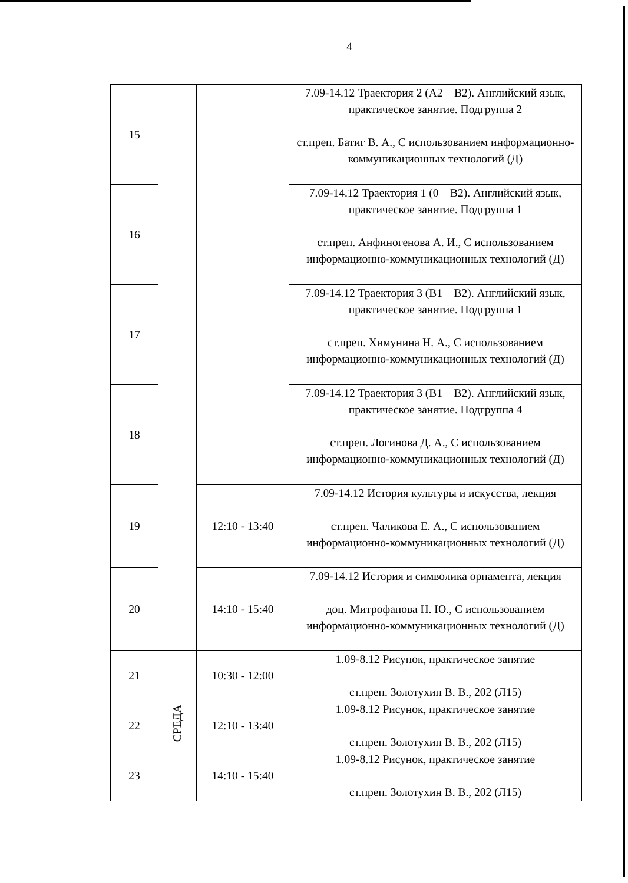4
| 15 | | | 7.09-14.12 Траектория 2 (А2 – В2). Английский язык, практическое занятие. Подгруппа 2 ст.преп. Батиг В. А., С использованием информационно-коммуникационных технологий (Д) |
| 16 | | | 7.09-14.12 Траектория 1 (0 – В2). Английский язык, практическое занятие. Подгруппа 1 ст.преп. Анфиногенова А. И., С использованием информационно-коммуникационных технологий (Д) |
| 17 | | | 7.09-14.12 Траектория 3 (В1 – В2). Английский язык, практическое занятие. Подгруппа 1 ст.преп. Химунина Н. А., С использованием информационно-коммуникационных технологий (Д) |
| 18 | | | 7.09-14.12 Траектория 3 (В1 – В2). Английский язык, практическое занятие. Подгруппа 4 ст.преп. Логинова Д. А., С использованием информационно-коммуникационных технологий (Д) |
| 19 | | 12:10 - 13:40 | 7.09-14.12 История культуры и искусства, лекция ст.преп. Чаликова Е. А., С использованием информационно-коммуникационных технологий (Д) |
| 20 | | 14:10 - 15:40 | 7.09-14.12 История и символика орнамента, лекция доц. Митрофанова Н. Ю., С использованием информационно-коммуникационных технологий (Д) |
| 21 | СРЕДА | 10:30 - 12:00 | 1.09-8.12 Рисунок, практическое занятие ст.преп. Золотухин В. В., 202 (Л15) |
| 22 | | 12:10 - 13:40 | 1.09-8.12 Рисунок, практическое занятие ст.преп. Золотухин В. В., 202 (Л15) |
| 23 | | 14:10 - 15:40 | 1.09-8.12 Рисунок, практическое занятие ст.преп. Золотухин В. В., 202 (Л15) |